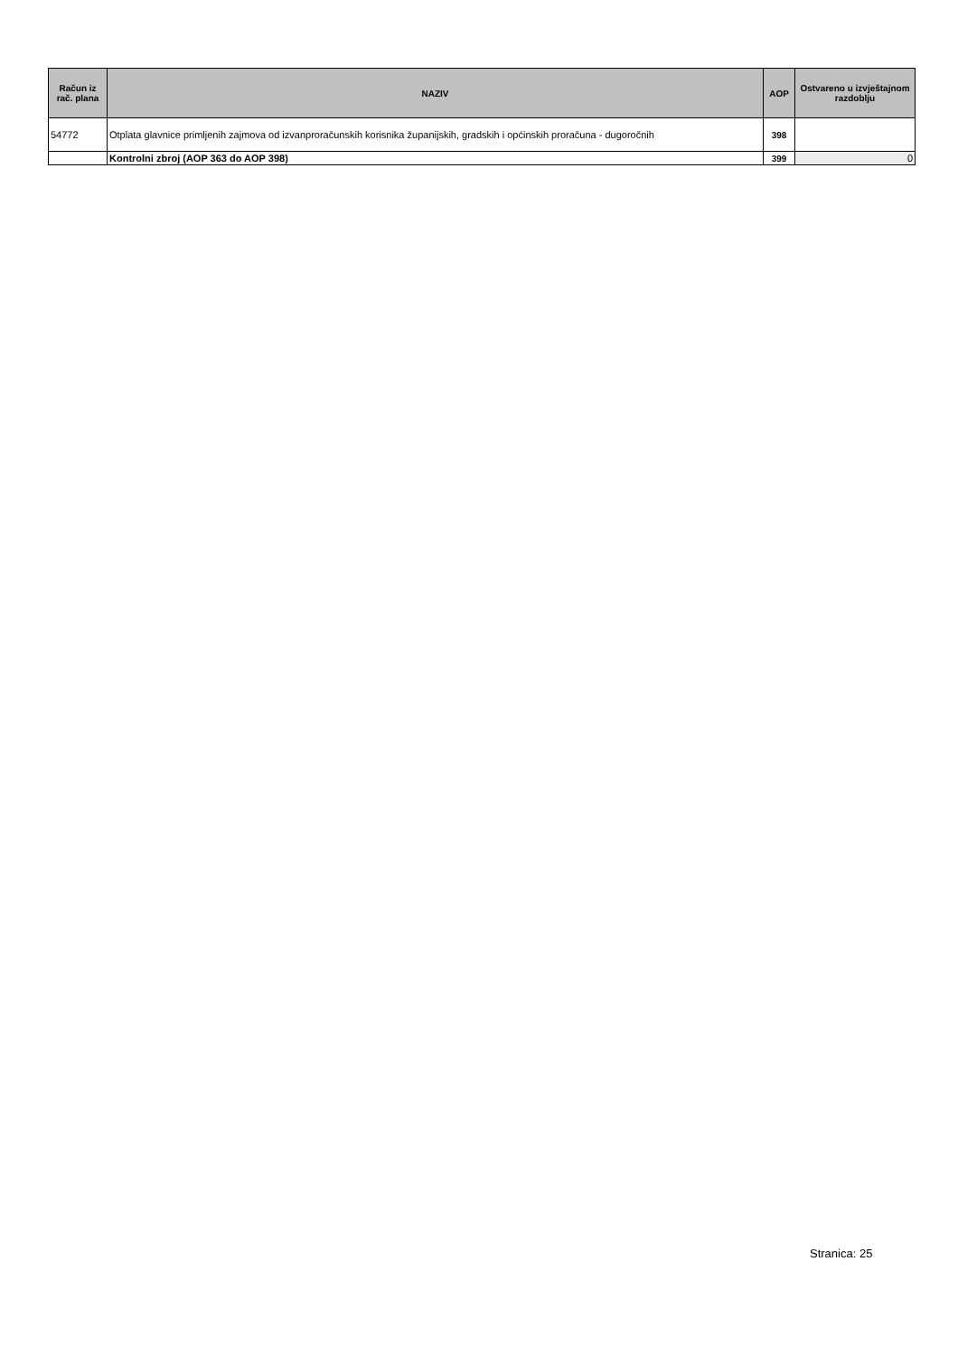| Račun iz rač. plana | NAZIV | AOP | Ostvareno u izvještajnom razdoblju |
| --- | --- | --- | --- |
| 54772 | Otplata glavnice primljenih zajmova od izvanproračunskih korisnika županijskih, gradskih i općinskih proračuna - dugoročnih | 398 | |
| | Kontrolni zbroj (AOP 363 do AOP 398) | 399 | 0 |
Stranica: 25